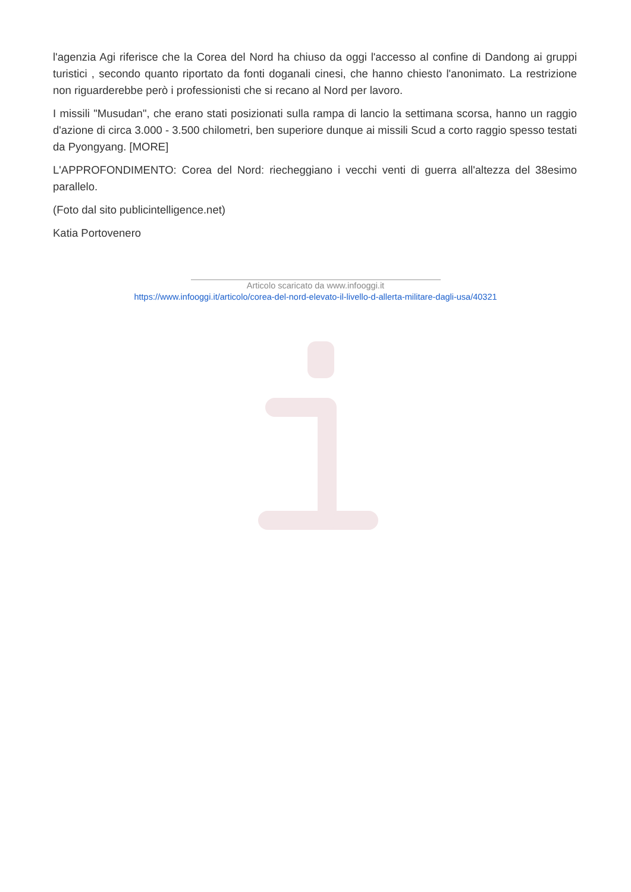l'agenzia Agi riferisce che la Corea del Nord ha chiuso da oggi l'accesso al confine di Dandong ai gruppi turistici , secondo quanto riportato da fonti doganali cinesi, che hanno chiesto l'anonimato. La restrizione non riguarderebbe però i professionisti che si recano al Nord per lavoro.
I missili "Musudan", che erano stati posizionati sulla rampa di lancio la settimana scorsa, hanno un raggio d'azione di circa 3.000 - 3.500 chilometri, ben superiore dunque ai missili Scud a corto raggio spesso testati da Pyongyang. [MORE]
L'APPROFONDIMENTO: Corea del Nord: riecheggiano i vecchi venti di guerra all'altezza del 38esimo parallelo.
(Foto dal sito publicintelligence.net)
Katia Portovenero
Articolo scaricato da www.infooggi.it
https://www.infooggi.it/articolo/corea-del-nord-elevato-il-livello-d-allerta-militare-dagli-usa/40321